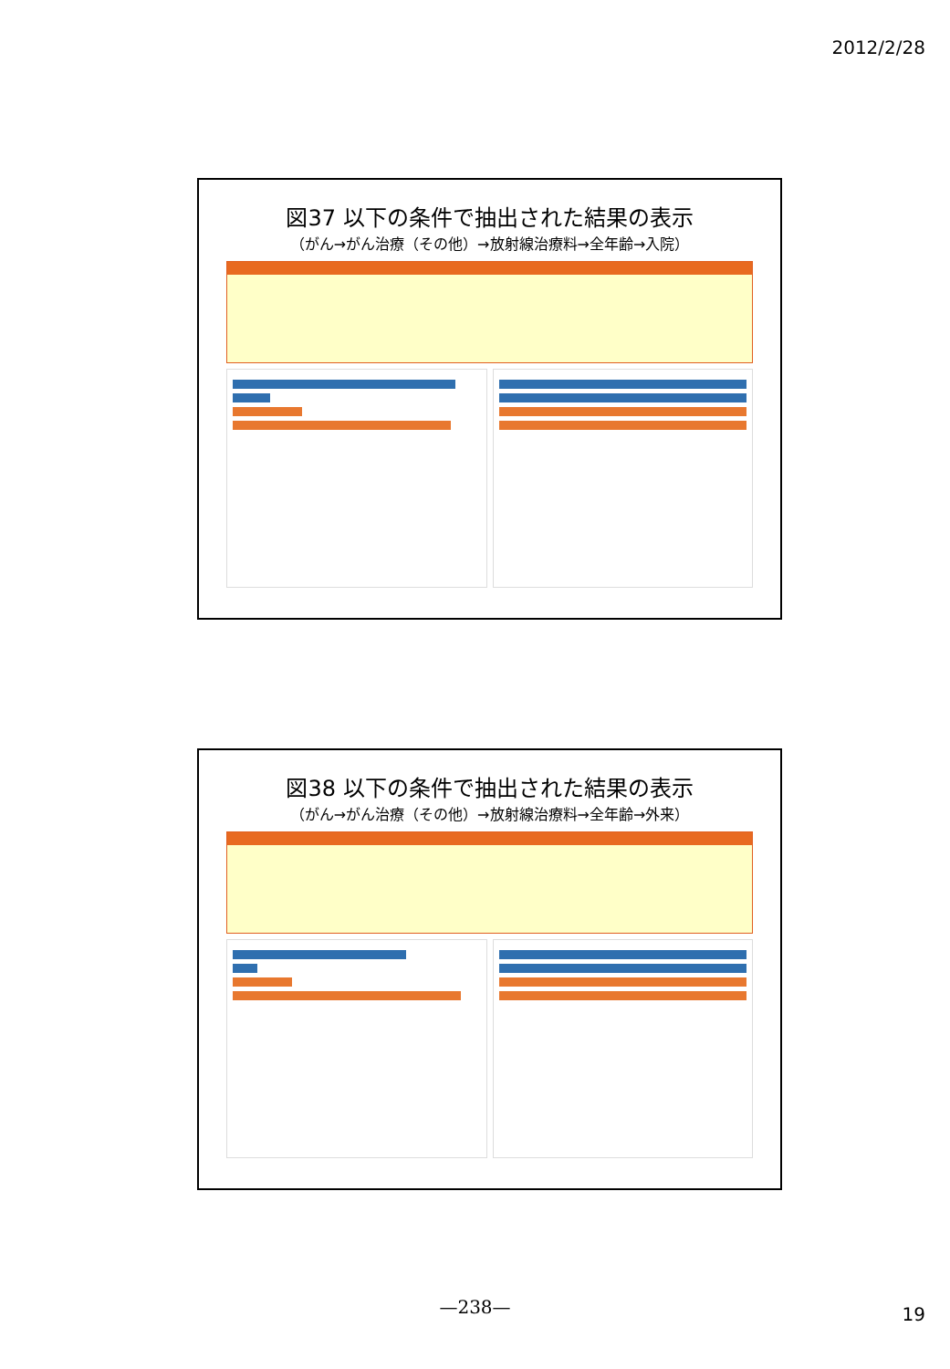2012/2/28
図37 以下の条件で抽出された結果の表示
（がん→がん治療（その他）→放射線治療料→全年齢→入院）
図38 以下の条件で抽出された結果の表示
（がん→がん治療（その他）→放射線治療料→全年齢→外来）
—238— 19